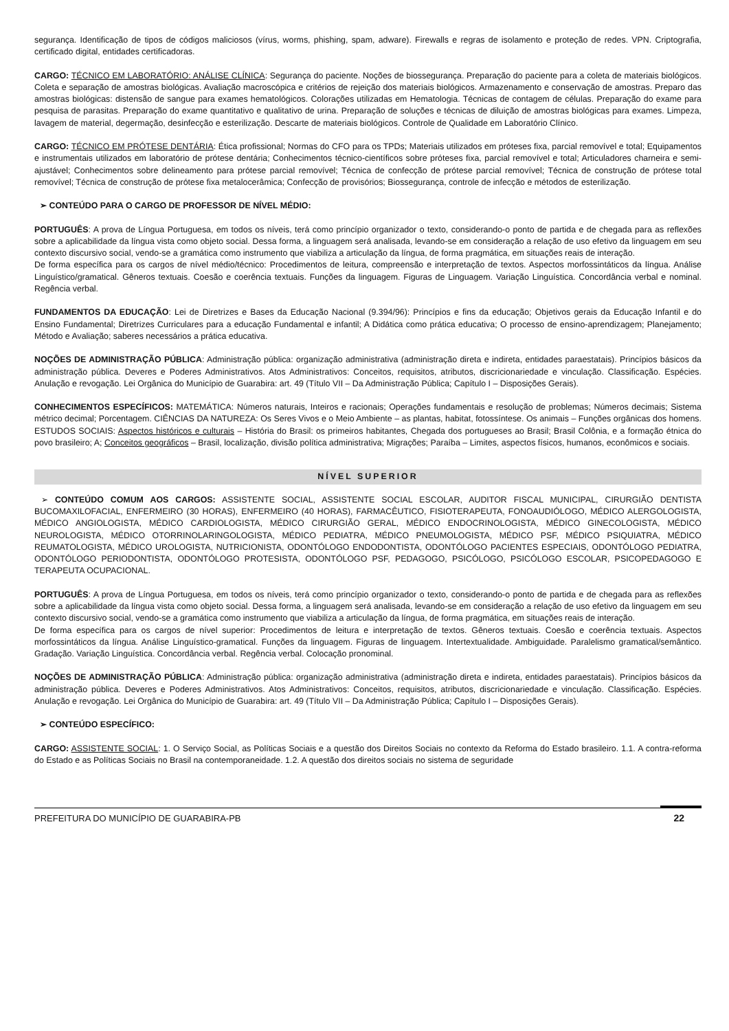segurança. Identificação de tipos de códigos maliciosos (vírus, worms, phishing, spam, adware). Firewalls e regras de isolamento e proteção de redes. VPN. Criptografia, certificado digital, entidades certificadoras.
CARGO: TÉCNICO EM LABORATÓRIO: ANÁLISE CLÍNICA: Segurança do paciente. Noções de biossegurança. Preparação do paciente para a coleta de materiais biológicos. Coleta e separação de amostras biológicas. Avaliação macroscópica e critérios de rejeição dos materiais biológicos. Armazenamento e conservação de amostras. Preparo das amostras biológicas: distensão de sangue para exames hematológicos. Colorações utilizadas em Hematologia. Técnicas de contagem de células. Preparação do exame para pesquisa de parasitas. Preparação do exame quantitativo e qualitativo de urina. Preparação de soluções e técnicas de diluição de amostras biológicas para exames. Limpeza, lavagem de material, degermação, desinfecção e esterilização. Descarte de materiais biológicos. Controle de Qualidade em Laboratório Clínico.
CARGO: TÉCNICO EM PRÓTESE DENTÁRIA: Ética profissional; Normas do CFO para os TPDs; Materiais utilizados em próteses fixa, parcial removível e total; Equipamentos e instrumentais utilizados em laboratório de prótese dentária; Conhecimentos técnico-científicos sobre próteses fixa, parcial removível e total; Articuladores charneira e semi-ajustável; Conhecimentos sobre delineamento para prótese parcial removível; Técnica de confecção de prótese parcial removível; Técnica de construção de prótese total removível; Técnica de construção de prótese fixa metalocerâmica; Confecção de provisórios; Biossegurança, controle de infecção e métodos de esterilização.
➢ CONTEÚDO PARA O CARGO DE PROFESSOR DE NÍVEL MÉDIO:
PORTUGUÊS: A prova de Língua Portuguesa, em todos os níveis, terá como princípio organizador o texto, considerando-o ponto de partida e de chegada para as reflexões sobre a aplicabilidade da língua vista como objeto social. Dessa forma, a linguagem será analisada, levando-se em consideração a relação de uso efetivo da linguagem em seu contexto discursivo social, vendo-se a gramática como instrumento que viabiliza a articulação da língua, de forma pragmática, em situações reais de interação.
De forma específica para os cargos de nível médio/técnico: Procedimentos de leitura, compreensão e interpretação de textos. Aspectos morfossintáticos da língua. Análise Linguístico/gramatical. Gêneros textuais. Coesão e coerência textuais. Funções da linguagem. Figuras de Linguagem. Variação Linguística. Concordância verbal e nominal. Regência verbal.
FUNDAMENTOS DA EDUCAÇÃO: Lei de Diretrizes e Bases da Educação Nacional (9.394/96): Princípios e fins da educação; Objetivos gerais da Educação Infantil e do Ensino Fundamental; Diretrizes Curriculares para a educação Fundamental e infantil; A Didática como prática educativa; O processo de ensino-aprendizagem; Planejamento; Método e Avaliação; saberes necessários a prática educativa.
NOÇÕES DE ADMINISTRAÇÃO PÚBLICA: Administração pública: organização administrativa (administração direta e indireta, entidades paraestatais). Princípios básicos da administração pública. Deveres e Poderes Administrativos. Atos Administrativos: Conceitos, requisitos, atributos, discricionariedade e vinculação. Classificação. Espécies. Anulação e revogação. Lei Orgânica do Município de Guarabira: art. 49 (Título VII – Da Administração Pública; Capítulo I – Disposições Gerais).
CONHECIMENTOS ESPECÍFICOS: MATEMÁTICA: Números naturais, Inteiros e racionais; Operações fundamentais e resolução de problemas; Números decimais; Sistema métrico decimal; Porcentagem. CIÊNCIAS DA NATUREZA: Os Seres Vivos e o Meio Ambiente – as plantas, habitat, fotossíntese. Os animais – Funções orgânicas dos homens. ESTUDOS SOCIAIS: Aspectos históricos e culturais – História do Brasil: os primeiros habitantes, Chegada dos portugueses ao Brasil; Brasil Colônia, e a formação étnica do povo brasileiro; A; Conceitos geográficos – Brasil, localização, divisão política administrativa; Migrações; Paraíba – Limites, aspectos físicos, humanos, econômicos e sociais.
NÍVEL SUPERIOR
➢ CONTEÚDO COMUM AOS CARGOS: ASSISTENTE SOCIAL, ASSISTENTE SOCIAL ESCOLAR, AUDITOR FISCAL MUNICIPAL, CIRURGIÃO DENTISTA BUCOMAXILOFACIAL, ENFERMEIRO (30 HORAS), ENFERMEIRO (40 HORAS), FARMACÊUTICO, FISIOTERAPEUTA, FONOAUDIÓLOGO, MÉDICO ALERGOLOGISTA, MÉDICO ANGIOLOGISTA, MÉDICO CARDIOLOGISTA, MÉDICO CIRURGIÃO GERAL, MÉDICO ENDOCRINOLOGISTA, MÉDICO GINECOLOGISTA, MÉDICO NEUROLOGISTA, MÉDICO OTORRINOLARINGOLOGISTA, MÉDICO PEDIATRA, MÉDICO PNEUMOLOGISTA, MÉDICO PSF, MÉDICO PSIQUIATRA, MÉDICO REUMATOLOGISTA, MÉDICO UROLOGISTA, NUTRICIONISTA, ODONTÓLOGO ENDODONTISTA, ODONTÓLOGO PACIENTES ESPECIAIS, ODONTÓLOGO PEDIATRA, ODONTÓLOGO PERIODONTISTA, ODONTÓLOGO PROTESISTA, ODONTÓLOGO PSF, PEDAGOGO, PSICÓLOGO, PSICÓLOGO ESCOLAR, PSICOPEDAGOGO E TERAPEUTA OCUPACIONAL.
PORTUGUÊS: A prova de Língua Portuguesa, em todos os níveis, terá como princípio organizador o texto, considerando-o ponto de partida e de chegada para as reflexões sobre a aplicabilidade da língua vista como objeto social. Dessa forma, a linguagem será analisada, levando-se em consideração a relação de uso efetivo da linguagem em seu contexto discursivo social, vendo-se a gramática como instrumento que viabiliza a articulação da língua, de forma pragmática, em situações reais de interação.
De forma específica para os cargos de nível superior: Procedimentos de leitura e interpretação de textos. Gêneros textuais. Coesão e coerência textuais. Aspectos morfossintáticos da língua. Análise Linguístico-gramatical. Funções da linguagem. Figuras de linguagem. Intertextualidade. Ambiguidade. Paralelismo gramatical/semântico. Gradação. Variação Linguística. Concordância verbal. Regência verbal. Colocação pronominal.
NOÇÕES DE ADMINISTRAÇÃO PÚBLICA: Administração pública: organização administrativa (administração direta e indireta, entidades paraestatais). Princípios básicos da administração pública. Deveres e Poderes Administrativos. Atos Administrativos: Conceitos, requisitos, atributos, discricionariedade e vinculação. Classificação. Espécies. Anulação e revogação. Lei Orgânica do Município de Guarabira: art. 49 (Título VII – Da Administração Pública; Capítulo I – Disposições Gerais).
➢ CONTEÚDO ESPECÍFICO:
CARGO: ASSISTENTE SOCIAL: 1. O Serviço Social, as Políticas Sociais e a questão dos Direitos Sociais no contexto da Reforma do Estado brasileiro. 1.1. A contra-reforma do Estado e as Políticas Sociais no Brasil na contemporaneidade. 1.2. A questão dos direitos sociais no sistema de seguridade
PREFEITURA DO MUNICÍPIO DE GUARABIRA-PB 22